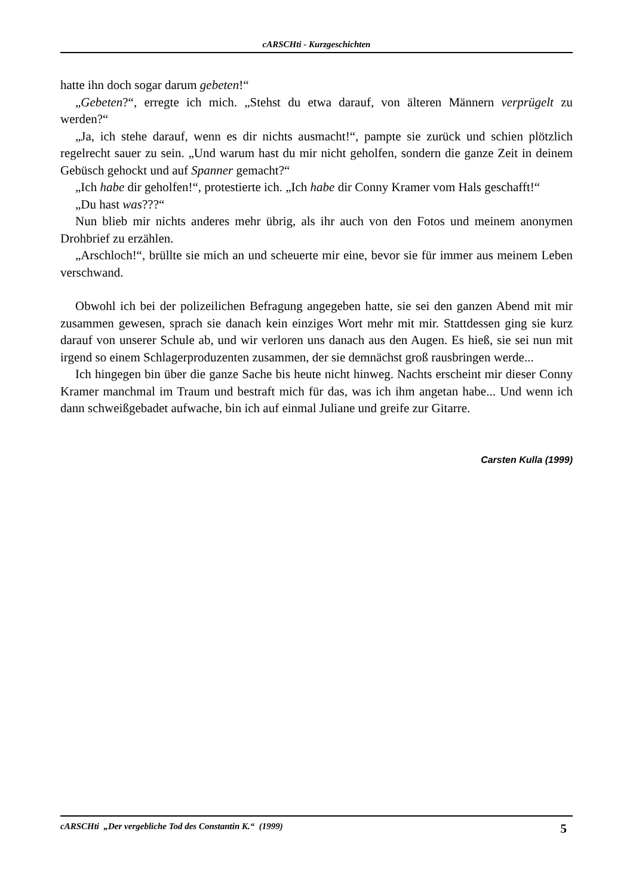cARSCHti - Kurzgeschichten
hatte ihn doch sogar darum gebeten!“
„Gebeten?“, erregte ich mich. „Stehst du etwa darauf, von älteren Männern verprügelt zu werden?“
„Ja, ich stehe darauf, wenn es dir nichts ausmacht!“, pampte sie zurück und schien plötzlich regelrecht sauer zu sein. „Und warum hast du mir nicht geholfen, sondern die ganze Zeit in deinem Gebüsch gehockt und auf Spanner gemacht?“
„Ich habe dir geholfen!“, protestierte ich. „Ich habe dir Conny Kramer vom Hals geschafft!“
„Du hast was???“
Nun blieb mir nichts anderes mehr übrig, als ihr auch von den Fotos und meinem anonymen Drohbrief zu erzählen.
„Arschloch!“, brüllte sie mich an und scheuerte mir eine, bevor sie für immer aus meinem Leben verschwand.
Obwohl ich bei der polizeilichen Befragung angegeben hatte, sie sei den ganzen Abend mit mir zusammen gewesen, sprach sie danach kein einziges Wort mehr mit mir. Stattdessen ging sie kurz darauf von unserer Schule ab, und wir verloren uns danach aus den Augen. Es hieß, sie sei nun mit irgend so einem Schlagerproduzenten zusammen, der sie demnächst groß rausbringen werde...
Ich hingegen bin über die ganze Sache bis heute nicht hinweg. Nachts erscheint mir dieser Conny Kramer manchmal im Traum und bestraft mich für das, was ich ihm angetan habe... Und wenn ich dann schweißgebadet aufwache, bin ich auf einmal Juliane und greife zur Gitarre.
Carsten Kulla (1999)
cARSCHti „Der vergebliche Tod des Constantin K.“ (1999) 5